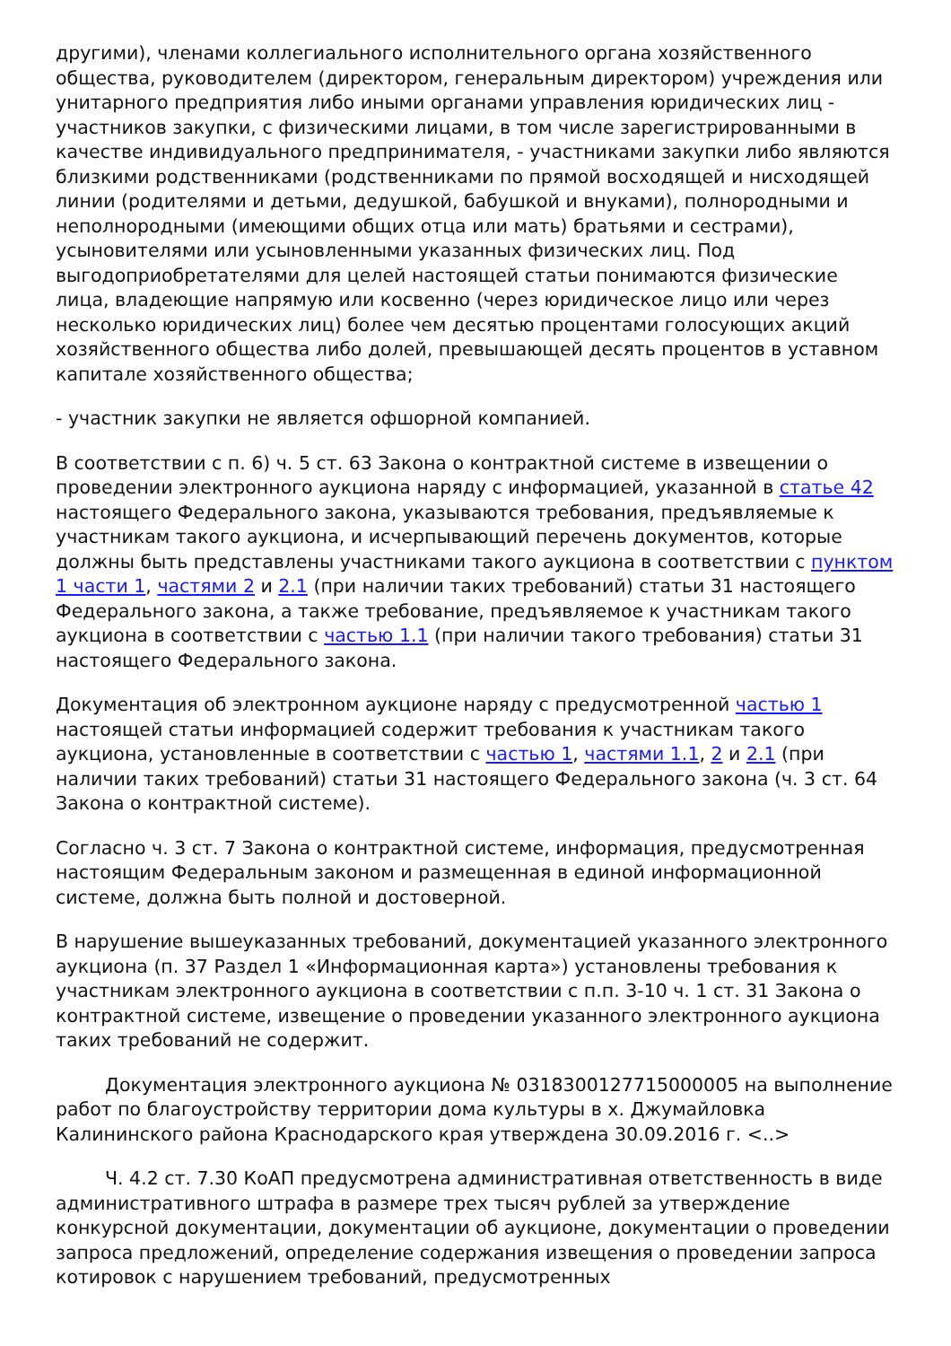другими), членами коллегиального исполнительного органа хозяйственного общества, руководителем (директором, генеральным директором) учреждения или унитарного предприятия либо иными органами управления юридических лиц - участников закупки, с физическими лицами, в том числе зарегистрированными в качестве индивидуального предпринимателя, - участниками закупки либо являются близкими родственниками (родственниками по прямой восходящей и нисходящей линии (родителями и детьми, дедушкой, бабушкой и внуками), полнородными и неполнородными (имеющими общих отца или мать) братьями и сестрами), усыновителями или усыновленными указанных физических лиц. Под выгодоприобретателями для целей настоящей статьи понимаются физические лица, владеющие напрямую или косвенно (через юридическое лицо или через несколько юридических лиц) более чем десятью процентами голосующих акций хозяйственного общества либо долей, превышающей десять процентов в уставном капитале хозяйственного общества;
- участник закупки не является офшорной компанией.
В соответствии с п. 6) ч. 5 ст. 63 Закона о контрактной системе в извещении о проведении электронного аукциона наряду с информацией, указанной в статье 42 настоящего Федерального закона, указываются требования, предъявляемые к участникам такого аукциона, и исчерпывающий перечень документов, которые должны быть представлены участниками такого аукциона в соответствии с пунктом 1 части 1, частями 2 и 2.1 (при наличии таких требований) статьи 31 настоящего Федерального закона, а также требование, предъявляемое к участникам такого аукциона в соответствии с частью 1.1 (при наличии такого требования) статьи 31 настоящего Федерального закона.
Документация об электронном аукционе наряду с предусмотренной частью 1 настоящей статьи информацией содержит требования к участникам такого аукциона, установленные в соответствии с частью 1, частями 1.1, 2 и 2.1 (при наличии таких требований) статьи 31 настоящего Федерального закона (ч. 3 ст. 64 Закона о контрактной системе).
Согласно ч. 3 ст. 7 Закона о контрактной системе, информация, предусмотренная настоящим Федеральным законом и размещенная в единой информационной системе, должна быть полной и достоверной.
В нарушение вышеуказанных требований, документацией указанного электронного аукциона (п. 37 Раздел 1 «Информационная карта») установлены требования к участникам электронного аукциона в соответствии с п.п. 3-10 ч. 1 ст. 31 Закона о контрактной системе, извещение о проведении указанного электронного аукциона таких требований не содержит.
Документация электронного аукциона № 0318300127715000005 на выполнение работ по благоустройству территории дома культуры в х. Джумайловка Калининского района Краснодарского края утверждена 30.09.2016 г. <..>
Ч. 4.2 ст. 7.30 КоАП предусмотрена административная ответственность в виде административного штрафа в размере трех тысяч рублей за утверждение конкурсной документации, документации об аукционе, документации о проведении запроса предложений, определение содержания извещения о проведении запроса котировок с нарушением требований, предусмотренных